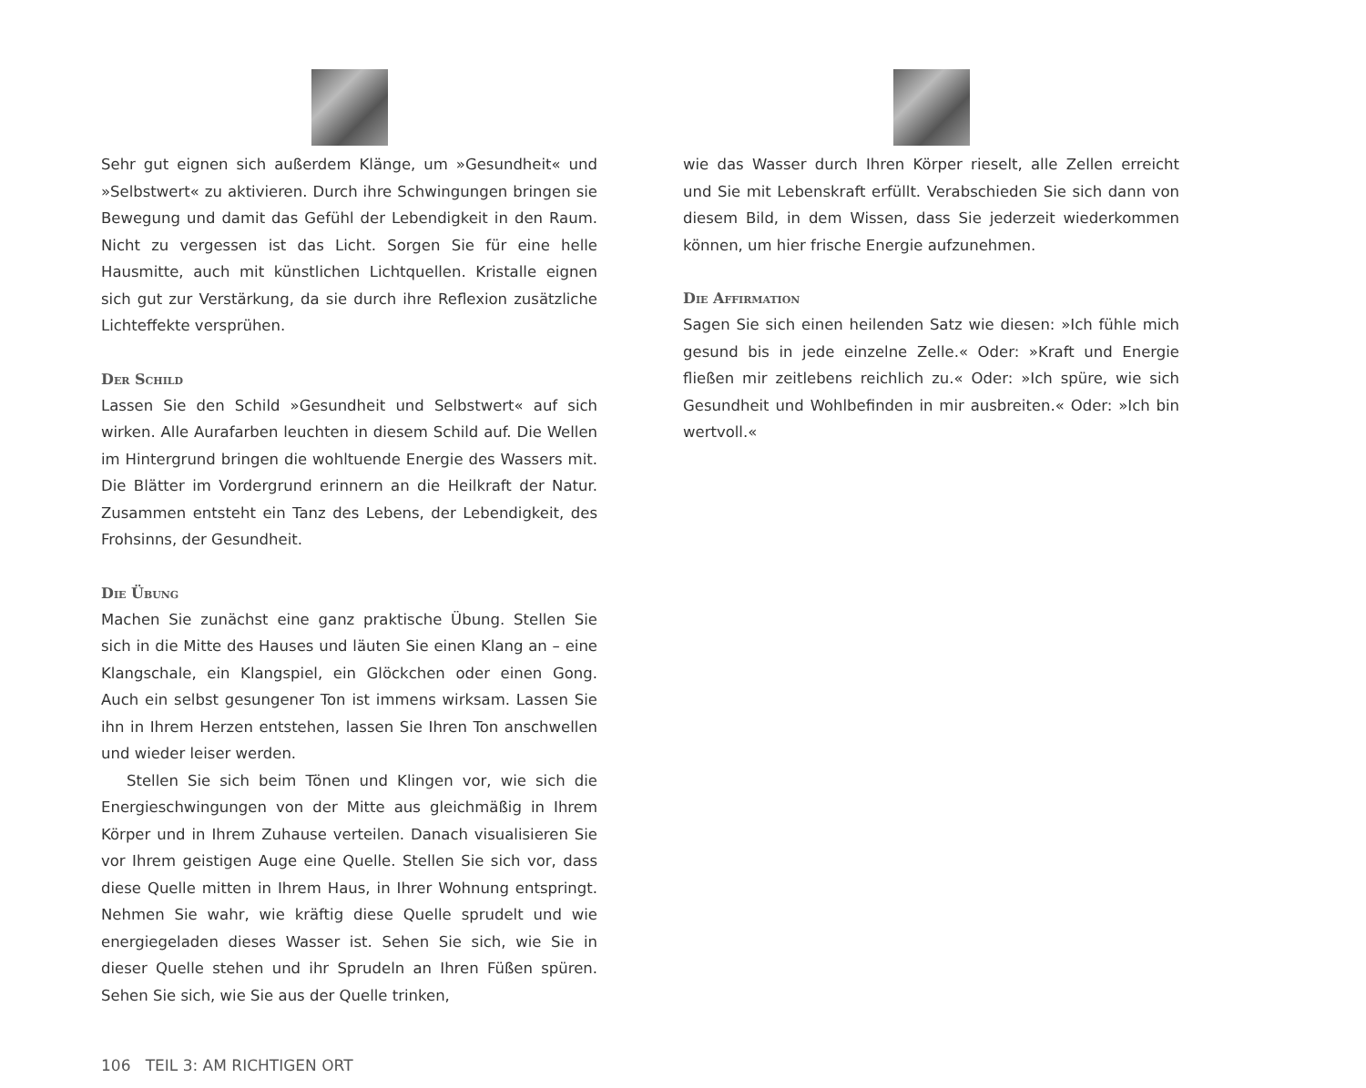Sehr gut eignen sich außerdem Klänge, um »Gesundheit« und »Selbstwert« zu aktivieren. Durch ihre Schwingungen bringen sie Bewegung und damit das Gefühl der Lebendigkeit in den Raum. Nicht zu vergessen ist das Licht. Sorgen Sie für eine helle Hausmitte, auch mit künstlichen Lichtquellen. Kristalle eignen sich gut zur Verstärkung, da sie durch ihre Reflexion zusätzliche Lichteffekte versprühen.
Der Schild
Lassen Sie den Schild »Gesundheit und Selbstwert« auf sich wirken. Alle Aurafarben leuchten in diesem Schild auf. Die Wellen im Hintergrund bringen die wohltuende Energie des Wassers mit. Die Blätter im Vordergrund erinnern an die Heilkraft der Natur. Zusammen entsteht ein Tanz des Lebens, der Lebendigkeit, des Frohsinns, der Gesundheit.
Die Übung
Machen Sie zunächst eine ganz praktische Übung. Stellen Sie sich in die Mitte des Hauses und läuten Sie einen Klang an – eine Klangschale, ein Klangspiel, ein Glöckchen oder einen Gong. Auch ein selbst gesungener Ton ist immens wirksam. Lassen Sie ihn in Ihrem Herzen entstehen, lassen Sie Ihren Ton anschwellen und wieder leiser werden.
Stellen Sie sich beim Tönen und Klingen vor, wie sich die Energieschwingungen von der Mitte aus gleichmäßig in Ihrem Körper und in Ihrem Zuhause verteilen. Danach visualisieren Sie vor Ihrem geistigen Auge eine Quelle. Stellen Sie sich vor, dass diese Quelle mitten in Ihrem Haus, in Ihrer Wohnung entspringt. Nehmen Sie wahr, wie kräftig diese Quelle sprudelt und wie energiegeladen dieses Wasser ist. Sehen Sie sich, wie Sie in dieser Quelle stehen und ihr Sprudeln an Ihren Füßen spüren. Sehen Sie sich, wie Sie aus der Quelle trinken,
106 TEIL 3: AM RICHTIGEN ORT
wie das Wasser durch Ihren Körper rieselt, alle Zellen erreicht und Sie mit Lebenskraft erfüllt. Verabschieden Sie sich dann von diesem Bild, in dem Wissen, dass Sie jederzeit wiederkommen können, um hier frische Energie aufzunehmen.
Die Affirmation
Sagen Sie sich einen heilenden Satz wie diesen: »Ich fühle mich gesund bis in jede einzelne Zelle.« Oder: »Kraft und Energie fließen mir zeitlebens reichlich zu.« Oder: »Ich spüre, wie sich Gesundheit und Wohlbefinden in mir ausbreiten.« Oder: »Ich bin wertvoll.«